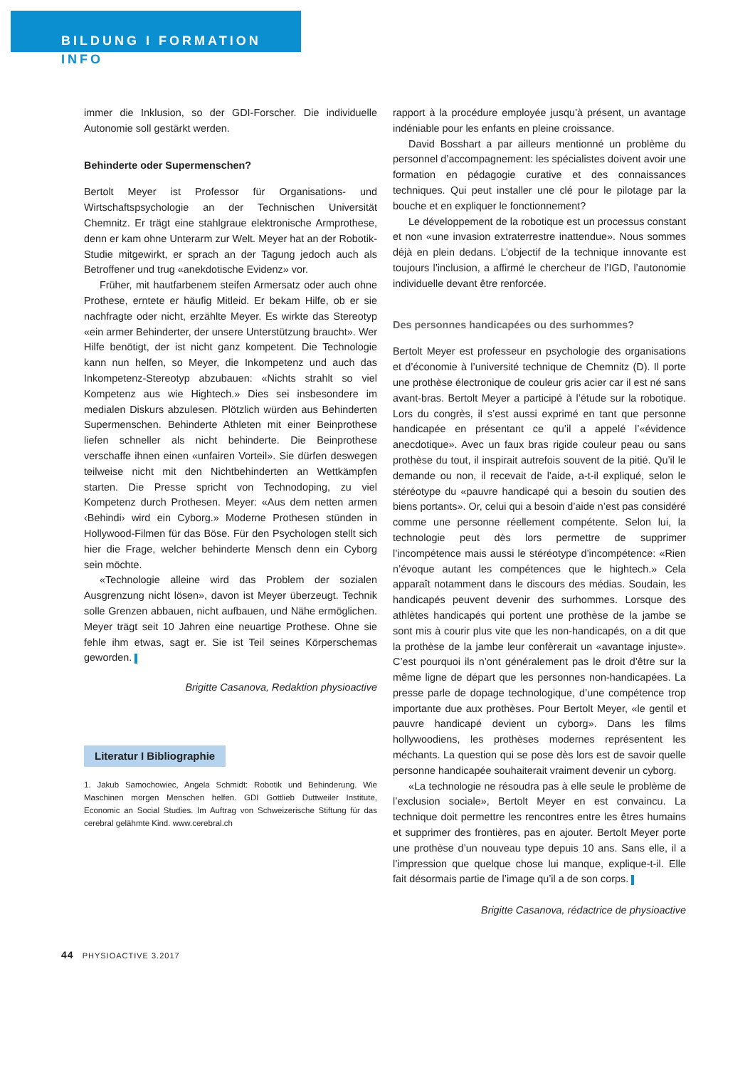BILDUNG I FORMATION
INFO
immer die Inklusion, so der GDI-Forscher. Die individuelle Autonomie soll gestärkt werden.
Behinderte oder Supermenschen?
Bertolt Meyer ist Professor für Organisations- und Wirtschaftspsychologie an der Technischen Universität Chemnitz. Er trägt eine stahlgraue elektronische Armprothese, denn er kam ohne Unterarm zur Welt. Meyer hat an der Robotik-Studie mitgewirkt, er sprach an der Tagung jedoch auch als Betroffener und trug «anekdotische Evidenz» vor.
Früher, mit hautfarbenem steifen Armersatz oder auch ohne Prothese, erntete er häufig Mitleid. Er bekam Hilfe, ob er sie nachfragte oder nicht, erzählte Meyer. Es wirkte das Stereotyp «ein armer Behinderter, der unsere Unterstützung braucht». Wer Hilfe benötigt, der ist nicht ganz kompetent. Die Technologie kann nun helfen, so Meyer, die Inkompetenz und auch das Inkompetenz-Stereotyp abzubauen: «Nichts strahlt so viel Kompetenz aus wie Hightech.» Dies sei insbesondere im medialen Diskurs abzulesen. Plötzlich würden aus Behinderten Supermenschen. Behinderte Athleten mit einer Beinprothese liefen schneller als nicht behinderte. Die Beinprothese verschaffe ihnen einen «unfairen Vorteil». Sie dürfen deswegen teilweise nicht mit den Nichtbehinderten an Wettkämpfen starten. Die Presse spricht von Technodoping, zu viel Kompetenz durch Prothesen. Meyer: «Aus dem netten armen ‹Behindi› wird ein Cyborg.» Moderne Prothesen stünden in Hollywood-Filmen für das Böse. Für den Psychologen stellt sich hier die Frage, welcher behinderte Mensch denn ein Cyborg sein möchte.
«Technologie alleine wird das Problem der sozialen Ausgrenzung nicht lösen», davon ist Meyer überzeugt. Technik solle Grenzen abbauen, nicht aufbauen, und Nähe ermöglichen. Meyer trägt seit 10 Jahren eine neuartige Prothese. Ohne sie fehle ihm etwas, sagt er. Sie ist Teil seines Körperschemas geworden.
Brigitte Casanova, Redaktion physioactive
Literatur I Bibliographie
1. Jakub Samochowiec, Angela Schmidt: Robotik und Behinderung. Wie Maschinen morgen Menschen helfen. GDI Gottlieb Duttweiler Institute, Economic an Social Studies. Im Auftrag von Schweizerische Stiftung für das cerebral gelähmte Kind. www.cerebral.ch
rapport à la procédure employée jusqu’à présent, un avantage indéniable pour les enfants en pleine croissance.
David Bosshart a par ailleurs mentionné un problème du personnel d’accompagnement: les spécialistes doivent avoir une formation en pédagogie curative et des connaissances techniques. Qui peut installer une clé pour le pilotage par la bouche et en expliquer le fonctionnement?
Le développement de la robotique est un processus constant et non «une invasion extraterrestre inattendue». Nous sommes déjà en plein dedans. L’objectif de la technique innovante est toujours l’inclusion, a affirmé le chercheur de l’IGD, l’autonomie individuelle devant être renforcée.
Des personnes handicapées ou des surhommes?
Bertolt Meyer est professeur en psychologie des organisations et d’économie à l’université technique de Chemnitz (D). Il porte une prothèse électronique de couleur gris acier car il est né sans avant-bras. Bertolt Meyer a participé à l’étude sur la robotique. Lors du congrès, il s’est aussi exprimé en tant que personne handicapée en présentant ce qu’il a appelé l’«évidence anecdotique». Avec un faux bras rigide couleur peau ou sans prothèse du tout, il inspirait autrefois souvent de la pitié. Qu’il le demande ou non, il recevait de l’aide, a-t-il expliqué, selon le stéréotype du «pauvre handicapé qui a besoin du soutien des biens portants». Or, celui qui a besoin d’aide n’est pas considéré comme une personne réellement compétente. Selon lui, la technologie peut dès lors permettre de supprimer l’incompétence mais aussi le stéréotype d’incompétence: «Rien n’évoque autant les compétences que le hightech.» Cela apparaît notamment dans le discours des médias. Soudain, les handicapés peuvent devenir des surhommes. Lorsque des athlètes handicapés qui portent une prothèse de la jambe se sont mis à courir plus vite que les non-handicapés, on a dit que la prothèse de la jambe leur confèrerait un «avantage injuste». C’est pourquoi ils n’ont généralement pas le droit d’être sur la même ligne de départ que les personnes non-handicapées. La presse parle de dopage technologique, d’une compétence trop importante due aux prothèses. Pour Bertolt Meyer, «le gentil et pauvre handicapé devient un cyborg». Dans les films hollywoodiens, les prothèses modernes représentent les méchants. La question qui se pose dès lors est de savoir quelle personne handicapée souhaiterait vraiment devenir un cyborg.
«La technologie ne résoudra pas à elle seule le problème de l’exclusion sociale», Bertolt Meyer en est convaincu. La technique doit permettre les rencontres entre les êtres humains et supprimer des frontières, pas en ajouter. Bertolt Meyer porte une prothèse d’un nouveau type depuis 10 ans. Sans elle, il a l’impression que quelque chose lui manque, explique-t-il. Elle fait désormais partie de l’image qu’il a de son corps.
Brigitte Casanova, rédactrice de physioactive
44 PHYSIOACTIVE 3.2017